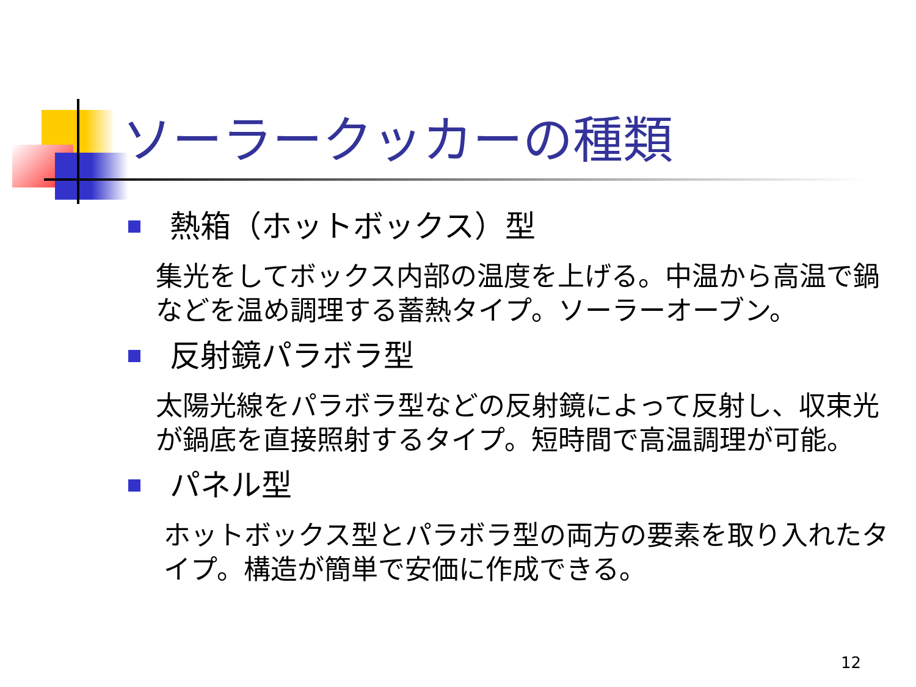ソーラークッカーの種類
熱箱（ホットボックス）型
集光をしてボックス内部の温度を上げる。中温から高温で鍋などを温め調理する蓄熱タイプ。ソーラーオーブン。
反射鏡パラボラ型
太陽光線をパラボラ型などの反射鏡によって反射し、収束光が鍋底を直接照射するタイプ。短時間で高温調理が可能。
パネル型
ホットボックス型とパラボラ型の両方の要素を取り入れたタイプ。構造が簡単で安価に作成できる。
12